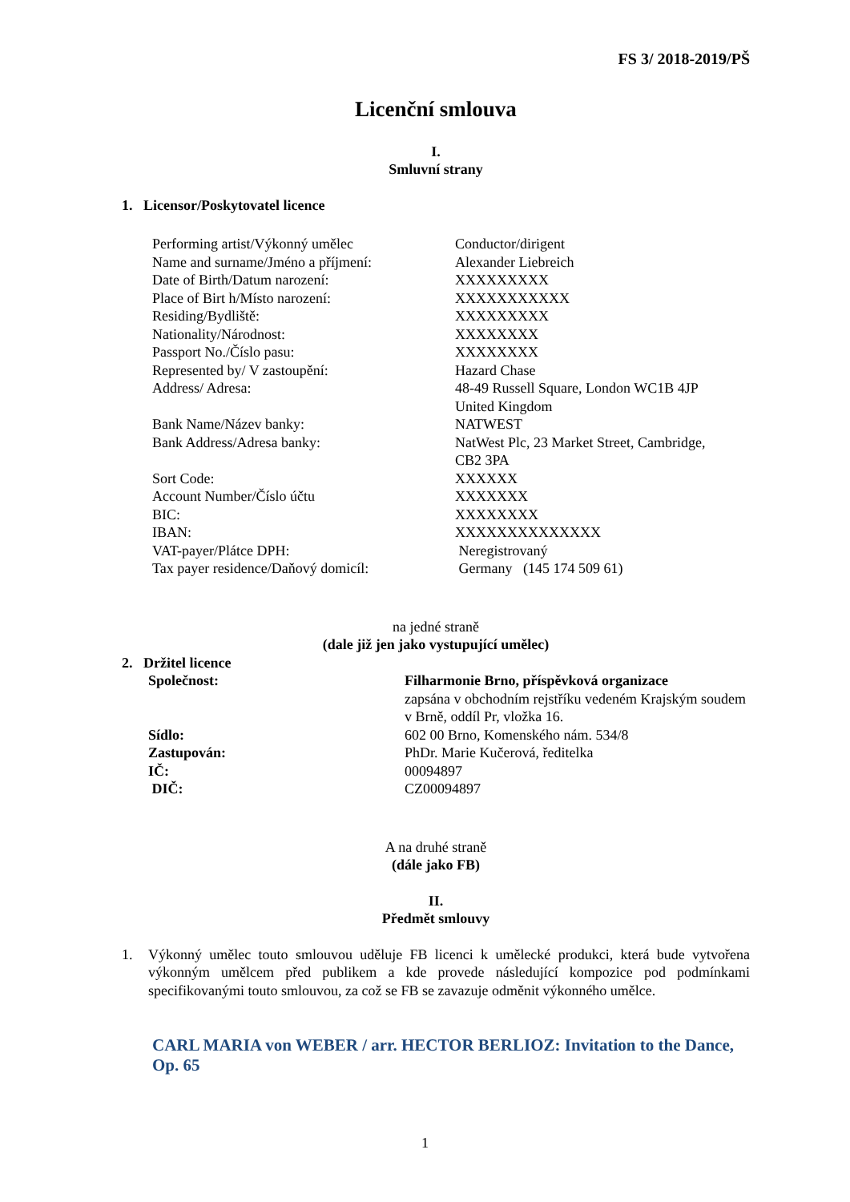FS 3/ 2018-2019/PŠ
Licenční smlouva
I.
Smluvní strany
1. Licensor/Poskytovatel licence
| Performing artist/Výkonný umělec | Conductor/dirigent |
| Name and surname/Jméno a příjmení: | Alexander Liebreich |
| Date of Birth/Datum narození: | XXXXXXXXX |
| Place of Birt h/Místo narození: | XXXXXXXXXXX |
| Residing/Bydliště: | XXXXXXXXX |
| Nationality/Národnost: | XXXXXXXX |
| Passport No./Číslo pasu: | XXXXXXXX |
| Represented by/ V zastoupění: | Hazard Chase |
| Address/ Adresa: | 48-49 Russell Square, London WC1B 4JP United Kingdom |
| Bank Name/Název banky: | NATWEST |
| Bank Address/Adresa banky: | NatWest Plc, 23 Market Street, Cambridge, CB2 3PA |
| Sort Code: | XXXXXX |
| Account Number/Číslo účtu | XXXXXXX |
| BIC: | XXXXXXXX |
| IBAN: | XXXXXXXXXXXXXX |
| VAT-payer/Plátce DPH: | Neregistrovaný |
| Tax payer residence/Daňový domicíl: | Germany (145 174 509 61) |
na jedné straně
(dale již jen jako vystupující umělec)
2. Držitel licence
| Společnost: | Filharmonie Brno, příspěvková organizace zapsána v obchodním rejstříku vedeném Krajským soudem v Brně, oddíl Pr, vložka 16. |
| Sídlo: | 602 00 Brno, Komenského nám. 534/8 |
| Zastupován: | PhDr. Marie Kučerová, ředitelka |
| IČ: | 00094897 |
| DIČ: | CZ00094897 |
A na druhé straně
(dále jako FB)
II.
Předmět smlouvy
1. Výkonný umělec touto smlouvou uděluje FB licenci k umělecké produkci, která bude vytvořena výkonným umělcem před publikem a kde provede následující kompozice pod podmínkami specifikovanými touto smlouvou, za což se FB se zavazuje odměnit výkonného umělce.
CARL MARIA von WEBER / arr. HECTOR BERLIOZ: Invitation to the Dance, Op. 65
1